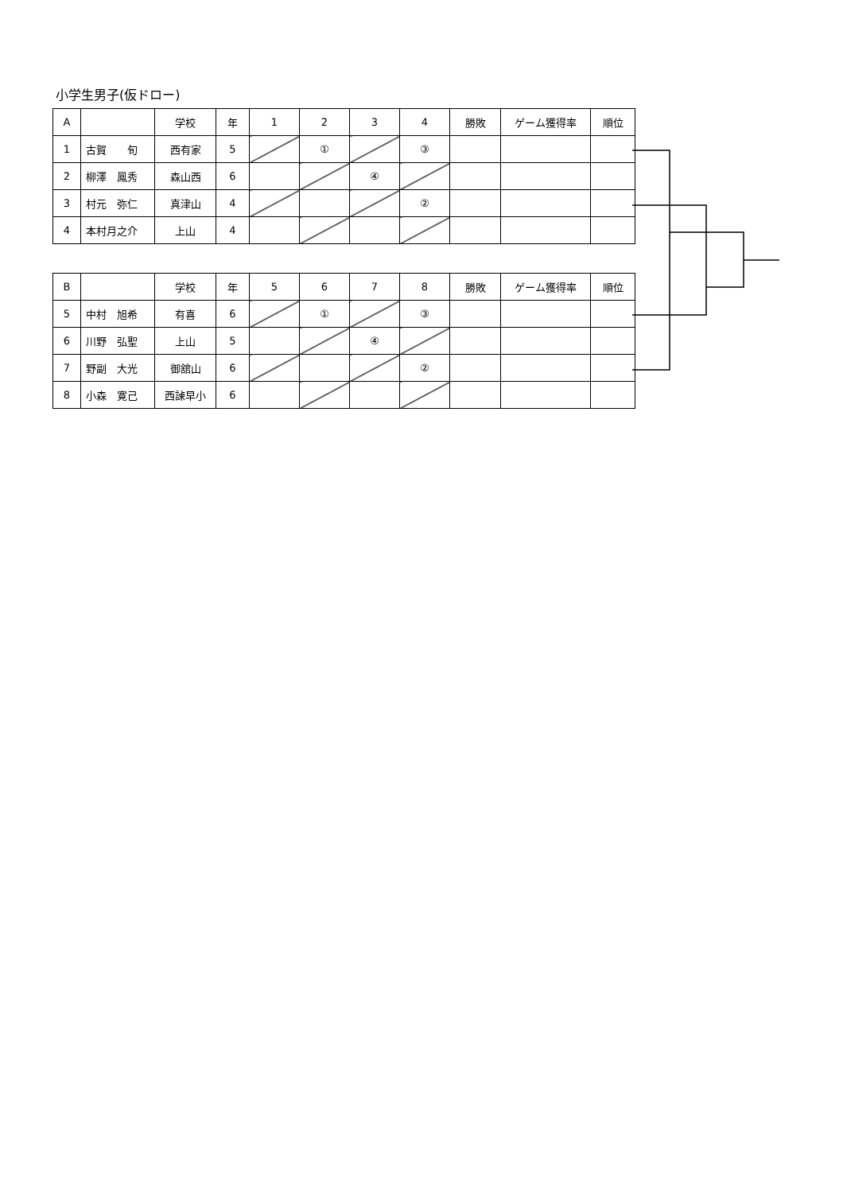小学生男子(仮ドロー)
| A | | 学校 | 年 | 1 | 2 | 3 | 4 | 勝敗 | ゲーム獲得率 | 順位 |
| --- | --- | --- | --- | --- | --- | --- | --- | --- | --- | --- |
| 1 | 古賀 旬 | 西有家 | 5 | | ① | | ③ | | | |
| 2 | 柳澤 鳳秀 | 森山西 | 6 | | | ④ | | | | |
| 3 | 村元 弥仁 | 真津山 | 4 | | | | ② | | | |
| 4 | 本村月之介 | 上山 | 4 | | | | | | | |
| B | | 学校 | 年 | 5 | 6 | 7 | 8 | 勝敗 | ゲーム獲得率 | 順位 |
| --- | --- | --- | --- | --- | --- | --- | --- | --- | --- | --- |
| 5 | 中村 旭希 | 有喜 | 6 | | ① | | ③ | | | |
| 6 | 川野 弘聖 | 上山 | 5 | | | ④ | | | | |
| 7 | 野副 大光 | 御舘山 | 6 | | | | ② | | | |
| 8 | 小森 寛己 | 西諫早小 | 6 | | | | | | | |